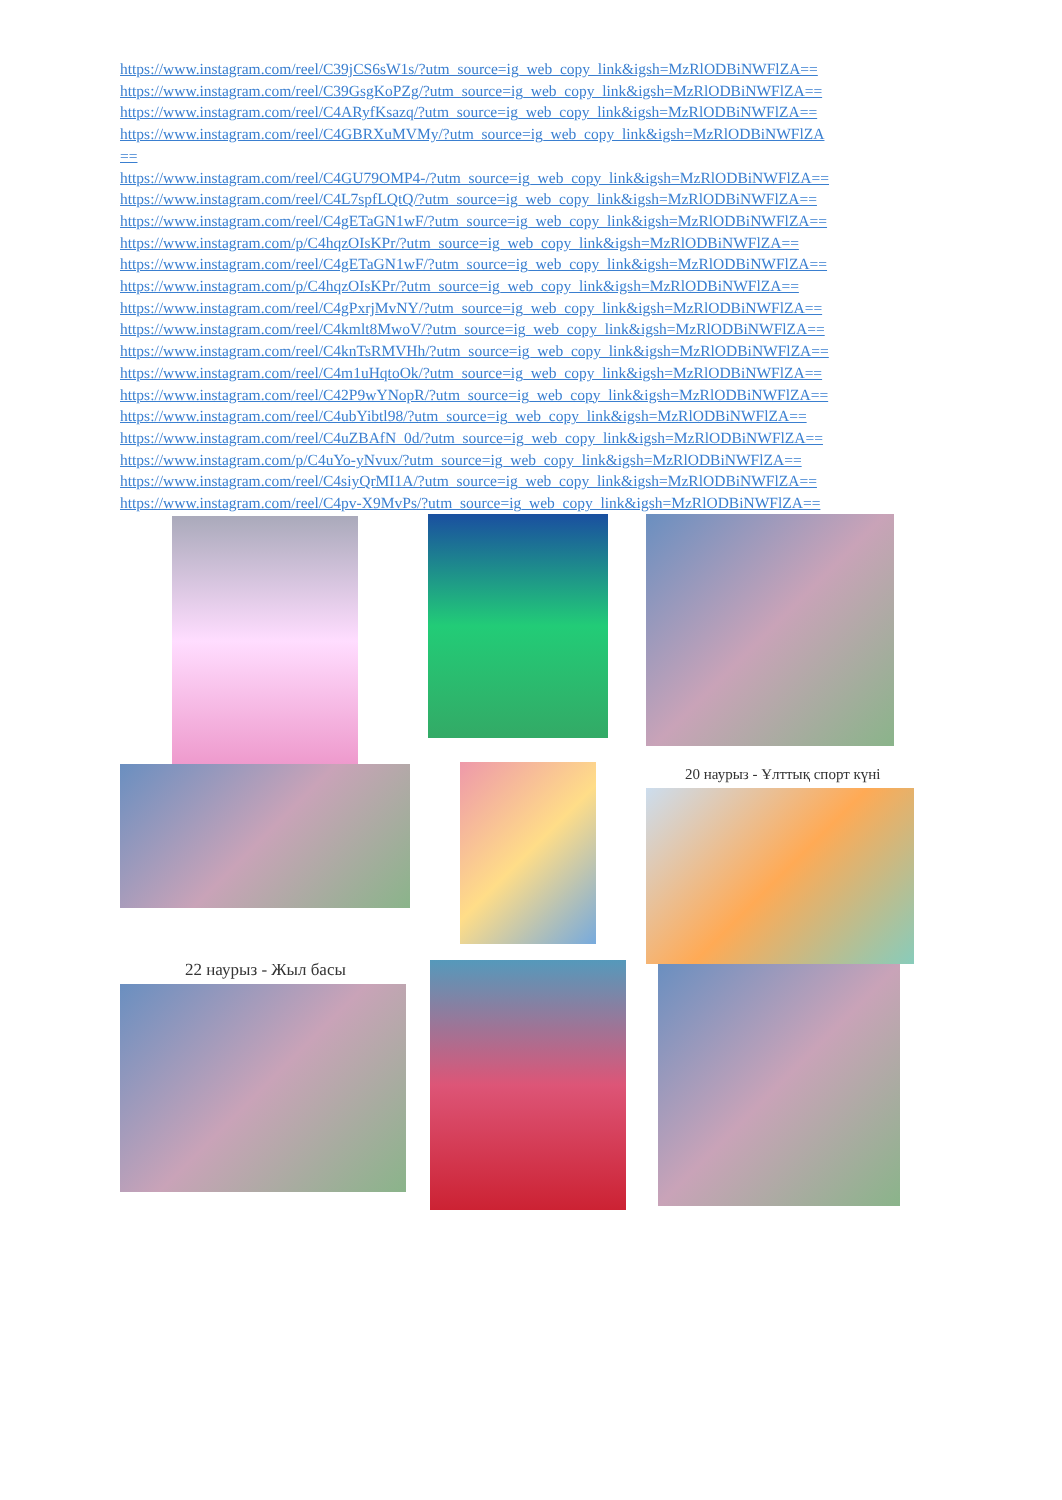https://www.instagram.com/reel/C39jCS6sW1s/?utm_source=ig_web_copy_link&igsh=MzRlODBiNWFlZA==
https://www.instagram.com/reel/C39GsgKoPZg/?utm_source=ig_web_copy_link&igsh=MzRlODBiNWFlZA==
https://www.instagram.com/reel/C4ARyfKsazq/?utm_source=ig_web_copy_link&igsh=MzRlODBiNWFlZA==
https://www.instagram.com/reel/C4GBRXuMVMy/?utm_source=ig_web_copy_link&igsh=MzRlODBiNWFlZA
==
https://www.instagram.com/reel/C4GU79OMP4-/?utm_source=ig_web_copy_link&igsh=MzRlODBiNWFlZA==
https://www.instagram.com/reel/C4L7spfLQtQ/?utm_source=ig_web_copy_link&igsh=MzRlODBiNWFlZA==
https://www.instagram.com/reel/C4gETaGN1wF/?utm_source=ig_web_copy_link&igsh=MzRlODBiNWFlZA==
https://www.instagram.com/p/C4hqzOIsKPr/?utm_source=ig_web_copy_link&igsh=MzRlODBiNWFlZA==
https://www.instagram.com/reel/C4gETaGN1wF/?utm_source=ig_web_copy_link&igsh=MzRlODBiNWFlZA==
https://www.instagram.com/p/C4hqzOIsKPr/?utm_source=ig_web_copy_link&igsh=MzRlODBiNWFlZA==
https://www.instagram.com/reel/C4gPxrjMvNY/?utm_source=ig_web_copy_link&igsh=MzRlODBiNWFlZA==
https://www.instagram.com/reel/C4kmlt8MwoV/?utm_source=ig_web_copy_link&igsh=MzRlODBiNWFlZA==
https://www.instagram.com/reel/C4knTsRMVHh/?utm_source=ig_web_copy_link&igsh=MzRlODBiNWFlZA==
https://www.instagram.com/reel/C4m1uHqtoOk/?utm_source=ig_web_copy_link&igsh=MzRlODBiNWFlZA==
https://www.instagram.com/reel/C42P9wYNopR/?utm_source=ig_web_copy_link&igsh=MzRlODBiNWFlZA==
https://www.instagram.com/reel/C4ubYibtl98/?utm_source=ig_web_copy_link&igsh=MzRlODBiNWFlZA==
https://www.instagram.com/reel/C4uZBAfN_0d/?utm_source=ig_web_copy_link&igsh=MzRlODBiNWFlZA==
https://www.instagram.com/p/C4uYo-yNvux/?utm_source=ig_web_copy_link&igsh=MzRlODBiNWFlZA==
https://www.instagram.com/reel/C4siyQrMI1A/?utm_source=ig_web_copy_link&igsh=MzRlODBiNWFlZA==
https://www.instagram.com/reel/C4pv-X9MvPs/?utm_source=ig_web_copy_link&igsh=MzRlODBiNWFlZA==
20 наурыз - Ұлттық спорт күні
22 наурыз - Жыл басы